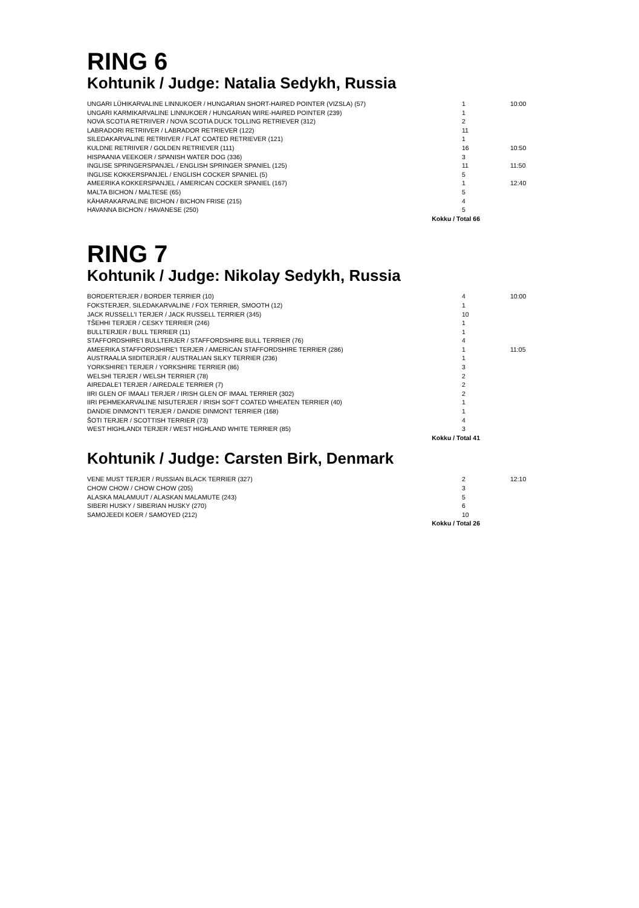RING 6
Kohtunik / Judge: Natalia Sedykh, Russia
| UNGARI LÜHIKARVALINE LINNUKOER / HUNGARIAN SHORT-HAIRED POINTER (VIZSLA) (57) | 1 | 10:00 |
| UNGARI KARMIKARVALINE LINNUKOER / HUNGARIAN WIRE-HAIRED POINTER (239) | 1 | |
| NOVA SCOTIA RETRIIVER / NOVA SCOTIA DUCK TOLLING RETRIEVER (312) | 2 | |
| LABRADORI RETRIIVER / LABRADOR RETRIEVER (122) | 11 | |
| SILEDAKARVALINE RETRIIVER / FLAT COATED RETRIEVER (121) | 1 | |
| KULDNE RETRIIVER / GOLDEN RETRIEVER (111) | 16 | 10:50 |
| HISPAANIA VEEKOER / SPANISH WATER DOG (336) | 3 | |
| INGLISE SPRINGERSPANJEL / ENGLISH SPRINGER SPANIEL (125) | 11 | 11:50 |
| INGLISE KOKKERSPANJEL / ENGLISH COCKER SPANIEL (5) | 5 | |
| AMEERIKA KOKKERSPANJEL / AMERICAN COCKER SPANIEL (167) | 1 | 12:40 |
| MALTA BICHON / MALTESE (65) | 5 | |
| KÄHARAKARVALINE BICHON / BICHON FRISE (215) | 4 | |
| HAVANNA BICHON / HAVANESE (250) | 5 | |
| Kokku / Total 66 | | |
RING 7
Kohtunik / Judge: Nikolay Sedykh, Russia
| BORDERTERJER / BORDER TERRIER (10) | 4 | 10:00 |
| FOKSTERJER, SILEDAKARVALINE / FOX TERRIER, SMOOTH (12) | 1 | |
| JACK RUSSELL'I TERJER / JACK RUSSELL TERRIER (345) | 10 | |
| TŠEHHI TERJER / CESKY TERRIER (246) | 1 | |
| BULLTERJER / BULL TERRIER (11) | 1 | |
| STAFFORDSHIRE'I BULLTERJER / STAFFORDSHIRE BULL TERRIER (76) | 4 | |
| AMEERIKA STAFFORDSHIRE'I TERJER / AMERICAN STAFFORDSHIRE TERRIER (286) | 1 | 11:05 |
| AUSTRAALIA SIIDITERJER / AUSTRALIAN SILKY TERRIER (236) | 1 | |
| YORKSHIRE'I TERJER / YORKSHIRE TERRIER (86) | 3 | |
| WELSHI TERJER / WELSH TERRIER (78) | 2 | |
| AIREDALE'I TERJER / AIREDALE TERRIER (7) | 2 | |
| IIRI GLEN OF IMAALI TERJER / IRISH GLEN OF IMAAL TERRIER (302) | 2 | |
| IIRI PEHMEKARVALINE NISUTERJER / IRISH SOFT COATED WHEATEN TERRIER (40) | 1 | |
| DANDIE DINMONT'I TERJER / DANDIE DINMONT TERRIER (168) | 1 | |
| ŠOTI TERJER / SCOTTISH TERRIER (73) | 4 | |
| WEST HIGHLANDI TERJER / WEST HIGHLAND WHITE TERRIER (85) | 3 | |
| Kokku / Total 41 | | |
Kohtunik / Judge: Carsten Birk, Denmark
| VENE MUST TERJER / RUSSIAN BLACK TERRIER (327) | 2 | 12:10 |
| CHOW CHOW / CHOW CHOW (205) | 3 | |
| ALASKA MALAMUUT / ALASKAN MALAMUTE (243) | 5 | |
| SIBERI HUSKY / SIBERIAN HUSKY (270) | 6 | |
| SAMOJEEDI KOER / SAMOYED (212) | 10 | |
| Kokku / Total 26 | | |